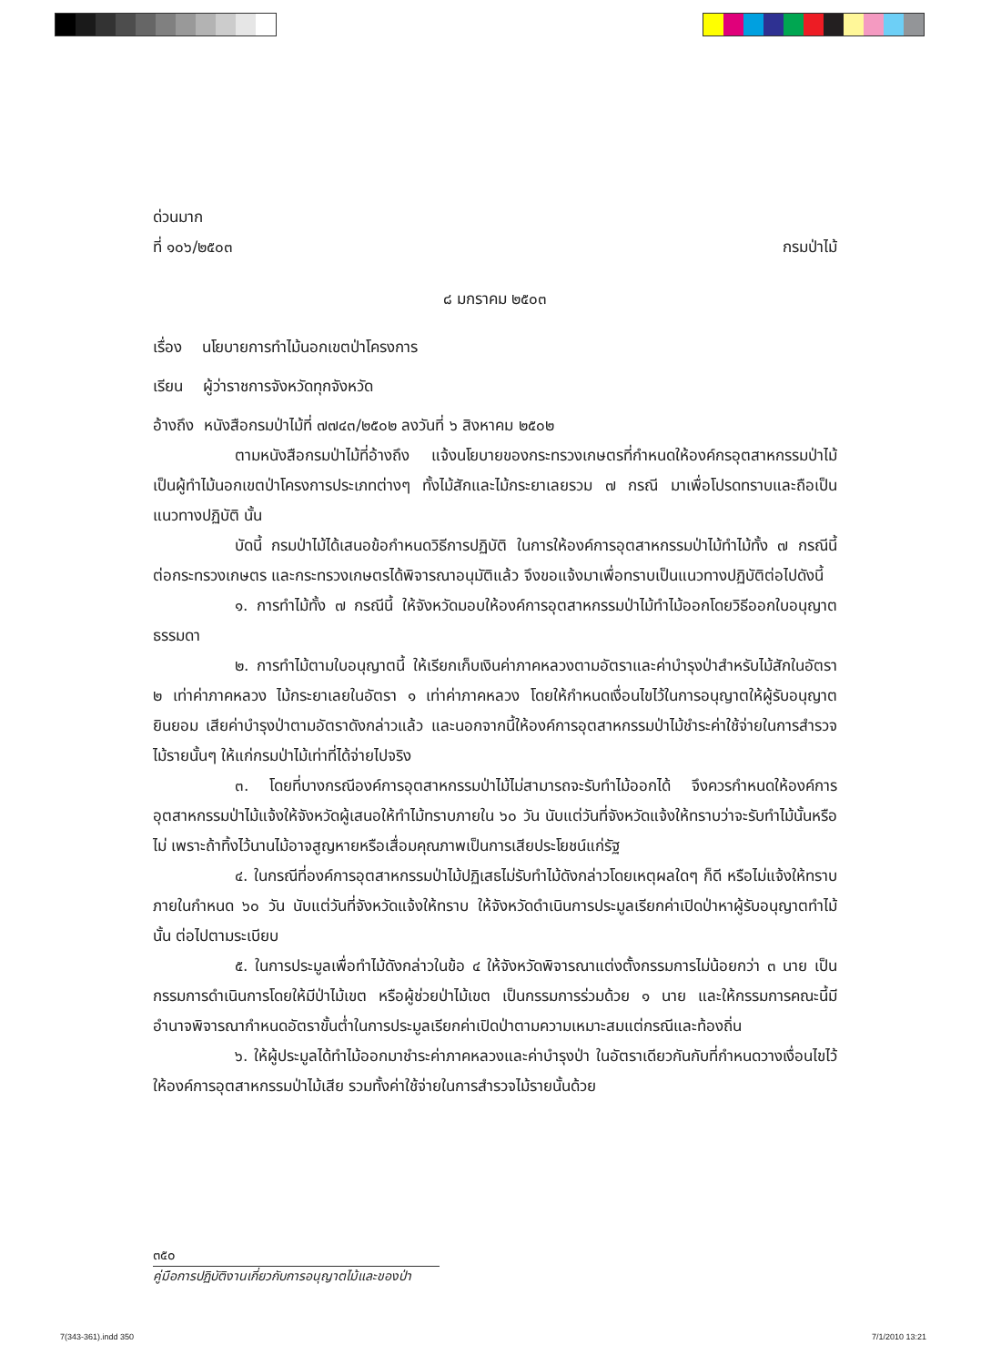ด่วนมาก
ที่ ๑๐๖/๒๕๐๓ กรมป่าไม้
๘ มกราคม ๒๕๐๓
เรื่อง นโยบายการทำไม้นอกเขตป่าโครงการ
เรียน ผู้ว่าราชการจังหวัดทุกจังหวัด
อ้างถึง หนังสือกรมป่าไม้ที่ ๗๗๔๓/๒๕๐๒ ลงวันที่ ๖ สิงหาคม ๒๕๐๒
ตามหนังสือกรมป่าไม้ที่อ้างถึง แจ้งนโยบายของกระทรวงเกษตรที่กำหนดให้องค์กรอุตสาหกรรมป่าไม้เป็นผู้ทำไม้นอกเขตป่าโครงการประเภทต่างๆ ทั้งไม้สักและไม้กระยาเลยรวม ๗ กรณี มาเพื่อโปรดทราบและถือเป็นแนวทางปฏิบัติ นั้น
บัดนี้ กรมป่าไม้ได้เสนอข้อกำหนดวิธีการปฏิบัติ ในการให้องค์การอุตสาหกรรมป่าไม้ทำไม้ทั้ง ๗ กรณีนี้ต่อกระทรวงเกษตร และกระทรวงเกษตรได้พิจารณาอนุมัติแล้ว จึงขอแจ้งมาเพื่อทราบเป็นแนวทางปฏิบัติต่อไปดังนี้
๑. การทำไม้ทั้ง ๗ กรณีนี้ ให้จังหวัดมอบให้องค์การอุตสาหกรรมป่าไม้ทำไม้ออกโดยวิธีออกใบอนุญาตธรรมดา
๒. การทำไม้ตามใบอนุญาตนี้ ให้เรียกเก็บเงินค่าภาคหลวงตามอัตราและค่าบำรุงป่าสำหรับไม้สักในอัตรา ๒ เท่าค่าภาคหลวง ไม้กระยาเลยในอัตรา ๑ เท่าค่าภาคหลวง โดยให้กำหนดเงื่อนไขไว้ในการอนุญาตให้ผู้รับอนุญาตยินยอม เสียค่าบำรุงป่าตามอัตราดังกล่าวแล้ว และนอกจากนี้ให้องค์การอุตสาหกรรมป่าไม้ชำระค่าใช้จ่ายในการสำรวจไม้รายนั้นๆ ให้แก่กรมป่าไม้เท่าที่ได้จ่ายไปจริง
๓. โดยที่บางกรณีองค์การอุตสาหกรรมป่าไม้ไม่สามารถจะรับทำไม้ออกได้ จึงควรกำหนดให้องค์การอุตสาหกรรมป่าไม้แจ้งให้จังหวัดผู้เสนอให้ทำไม้ทราบภายใน ๖๐ วัน นับแต่วันที่จังหวัดแจ้งให้ทราบว่าจะรับทำไม้นั้นหรือไม่ เพราะถ้าทิ้งไว้นานไม้อาจสูญหายหรือเสื่อมคุณภาพเป็นการเสียประโยชน์แก่รัฐ
๔. ในกรณีที่องค์การอุตสาหกรรมป่าไม้ปฏิเสธไม่รับทำไม้ดังกล่าวโดยเหตุผลใดๆ ก็ดี หรือไม่แจ้งให้ทราบภายในกำหนด ๖๐ วัน นับแต่วันที่จังหวัดแจ้งให้ทราบ ให้จังหวัดดำเนินการประมูลเรียกค่าเปิดป่าหาผู้รับอนุญาตทำไม้นั้น ต่อไปตามระเบียบ
๕. ในการประมูลเพื่อทำไม้ดังกล่าวในข้อ ๔ ให้จังหวัดพิจารณาแต่งตั้งกรรมการไม่น้อยกว่า ๓ นาย เป็นกรรมการดำเนินการโดยให้มีป่าไม้เขต หรือผู้ช่วยป่าไม้เขต เป็นกรรมการร่วมด้วย ๑ นาย และให้กรรมการคณะนี้มีอำนาจพิจารณากำหนดอัตราขั้นต่ำในการประมูลเรียกค่าเปิดป่าตามความเหมาะสมแต่กรณีและท้องถิ่น
๖. ให้ผู้ประมูลได้ทำไม้ออกมาชำระค่าภาคหลวงและค่าบำรุงป่า ในอัตราเดียวกันกับที่กำหนดวางเงื่อนไขไว้ให้องค์การอุตสาหกรรมป่าไม้เสีย รวมทั้งค่าใช้จ่ายในการสำรวจไม้รายนั้นด้วย
๓๕๐
คู่มือการปฏิบัติงานเกี่ยวกับการอนุญาตไม้และของป่า
7(343-361).indd 350 7/1/2010 13:21